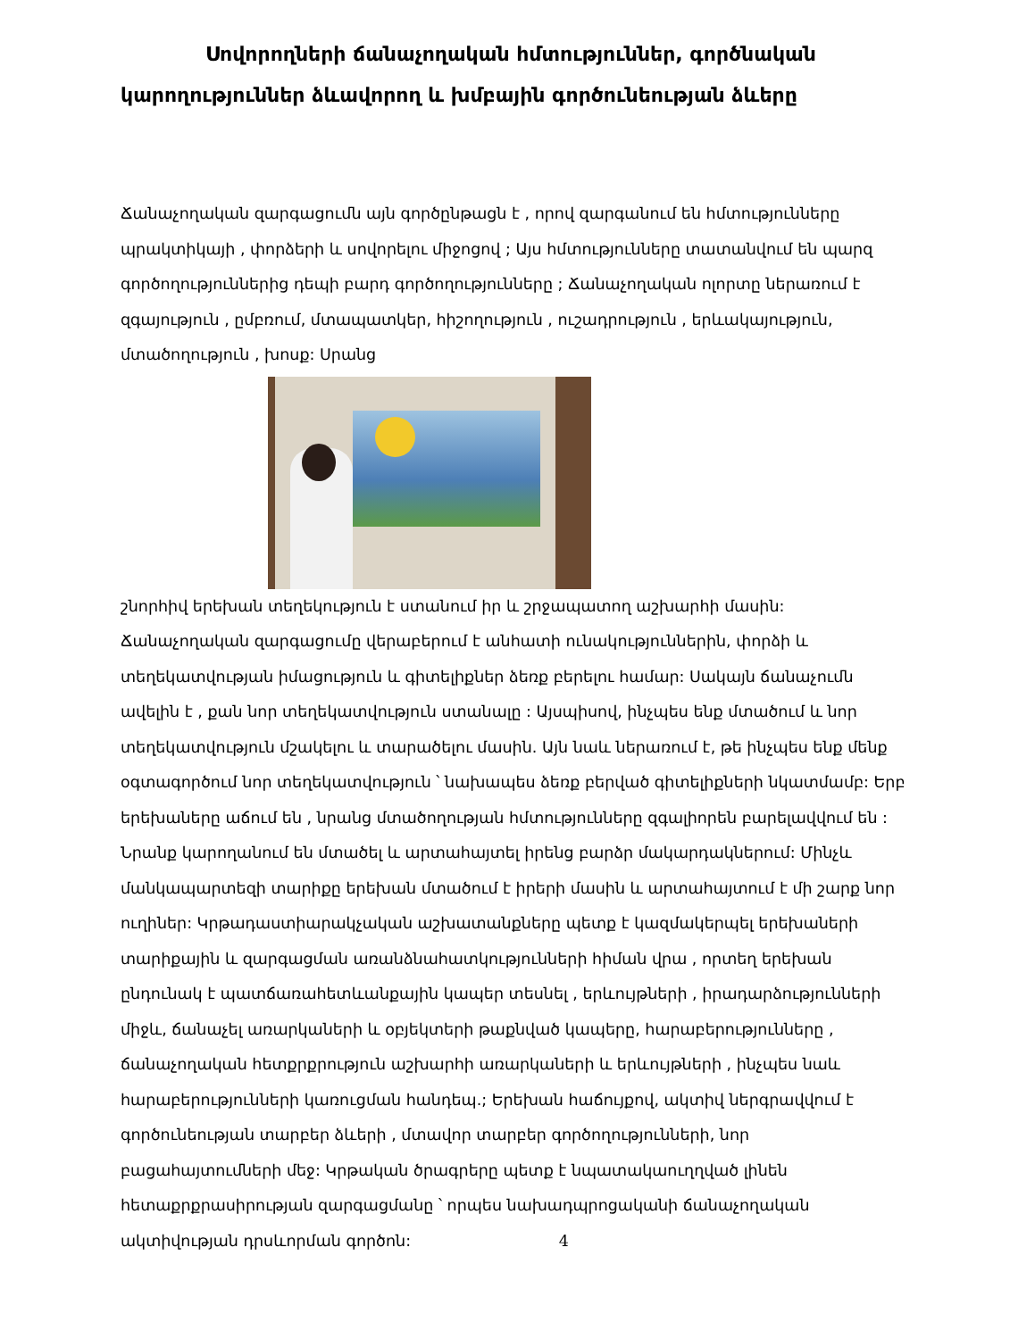Սովորողների ճանաչողական հմտություններ, գործնական կարողություններ ձևավորող և խմբային գործունեության ձևերը
Ճանաչողական զարգացումն այն գործընթացն է , որով զարգանում են հմտությունները պրակտիկայի , փորձերի և սովորելու միջոցով ; Այս հմտությունները տատանվում են պարզ գործողություններից դեպի բարդ գործողությունները ; Ճանաչողական ոլորտը ներառում է զգայություն , ըմբռում, մտապատկեր, հիշողություն , ուշադրություն , երևակայություն, մտածողություն , խոսք: Սրանց
շնորհիվ երեխան տեղեկություն է ստանում իր և շրջապատող աշխարհի մասին: Ճանաչողական զարգացումը վերաբերում է անհատի ունակություններին, փորձի և տեղեկատվության իմացություն և գիտելիքներ ձեռք բերելու համար: Սակայն ճանաչումն ավելին է , քան նոր տեղեկատվություն ստանալը : Այսպիսով, ինչպես ենք մտածում և նոր տեղեկատվություն մշակելու և տարածելու մասին. Այն նաև ներառում է, թե ինչպես ենք մենք օգտագործում նոր տեղեկատվություն ՝ նախապես ձեռք բերված գիտելիքների նկատմամբ: Երբ երեխաները աճում են , նրանց մտածողության հմտությունները զգալիորեն բարելավվում են : Նրանք կարողանում են մտածել և արտահայտել իրենց բարձր մակարդակներում: Մինչև մանկապարտեզի տարիքը երեխան մտածում է իրերի մասին և արտահայտում է մի շարք նոր ուղիներ: Կրթադաստիարակչական աշխատանքները պետք է կազմակերպել երեխաների տարիքային և զարգացման առանձնահատկությունների հիման վրա , որտեղ երեխան ընդունակ է պատճառահետևանքային կապեր տեսնել , երևույթների , իրադարձությունների միջև, ճանաչել առարկաների և օբյեկտերի թաքնված կապերը, հարաբերությունները , ճանաչողական հետքրքրություն աշխարհի առարկաների և երևույթների , ինչպես նաև հարաբերությունների կառուցման հանդեպ.; Երեխան հաճույքով, ակտիվ ներգրավվում է գործունեության տարբեր ձևերի , մտավոր տարբեր գործողությունների, նոր բացահայտումների մեջ: Կրթական ծրագրերը պետք է նպատակաուղղված լինեն հետաքրքրասիրության զարգացմանը ՝ որպես նախադպրոցականի ճանաչողական ակտիվության դրսևորման գործոն: 4